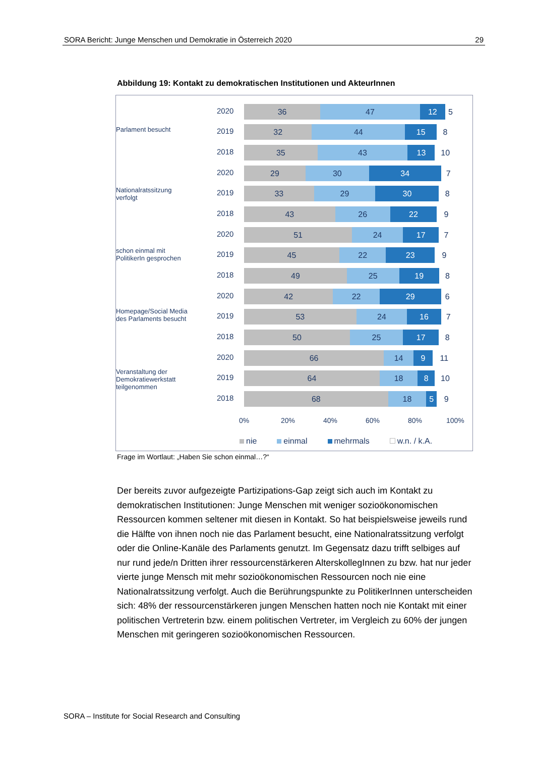SORA Bericht: Junge Menschen und Demokratie in Österreich 2020 29
Abbildung 19: Kontakt zu demokratischen Institutionen und AkteurInnen
Parlament besucht
Nationalratssitzung verfolgt
schon einmal mit PolitikerIn gesprochen
Homepage/Social Media des Parlaments besucht
Veranstaltung der Demokratiewerkstatt teilgenommen
2020
36 47 12 5
2019
32 44 15 8
2018
35 43 13 10
2020
29 30 34 7
2019
33 29 30 8
2018
43 26 22 9
2020
51 24 17 7
2019
45 22 23 9
2018
49 25 19 8
2020
42 22 29 6
2019
53 24 16 7
2018
50 25 17 8
2020
66 14 9 11
2019
64 18 8 10
2018
68 18 5 9
0% 20% 40% 60% 80% 100%
nie einmal mehrmals w.n. / k.A.
Frage im Wortlaut: „Haben Sie schon einmal…?“
Der bereits zuvor aufgezeigte Partizipations-Gap zeigt sich auch im Kontakt zu demokratischen Institutionen: Junge Menschen mit weniger sozioökonomischen Ressourcen kommen seltener mit diesen in Kontakt. So hat beispielsweise jeweils rund die Hälfte von ihnen noch nie das Parlament besucht, eine Nationalratssitzung verfolgt oder die Online-Kanäle des Parlaments genutzt. Im Gegensatz dazu trifft selbiges auf nur rund jede/n Dritten ihrer ressourcenstärkeren AlterskollegInnen zu bzw. hat nur jeder vierte junge Mensch mit mehr sozioökonomischen Ressourcen noch nie eine Nationalratssitzung verfolgt. Auch die Berührungspunkte zu PolitikerInnen unterscheiden sich: 48% der ressourcenstärkeren jungen Menschen hatten noch nie Kontakt mit einer politischen Vertreterin bzw. einem politischen Vertreter, im Vergleich zu 60% der jungen Menschen mit geringeren sozioökonomischen Ressourcen.
SORA – Institute for Social Research and Consulting